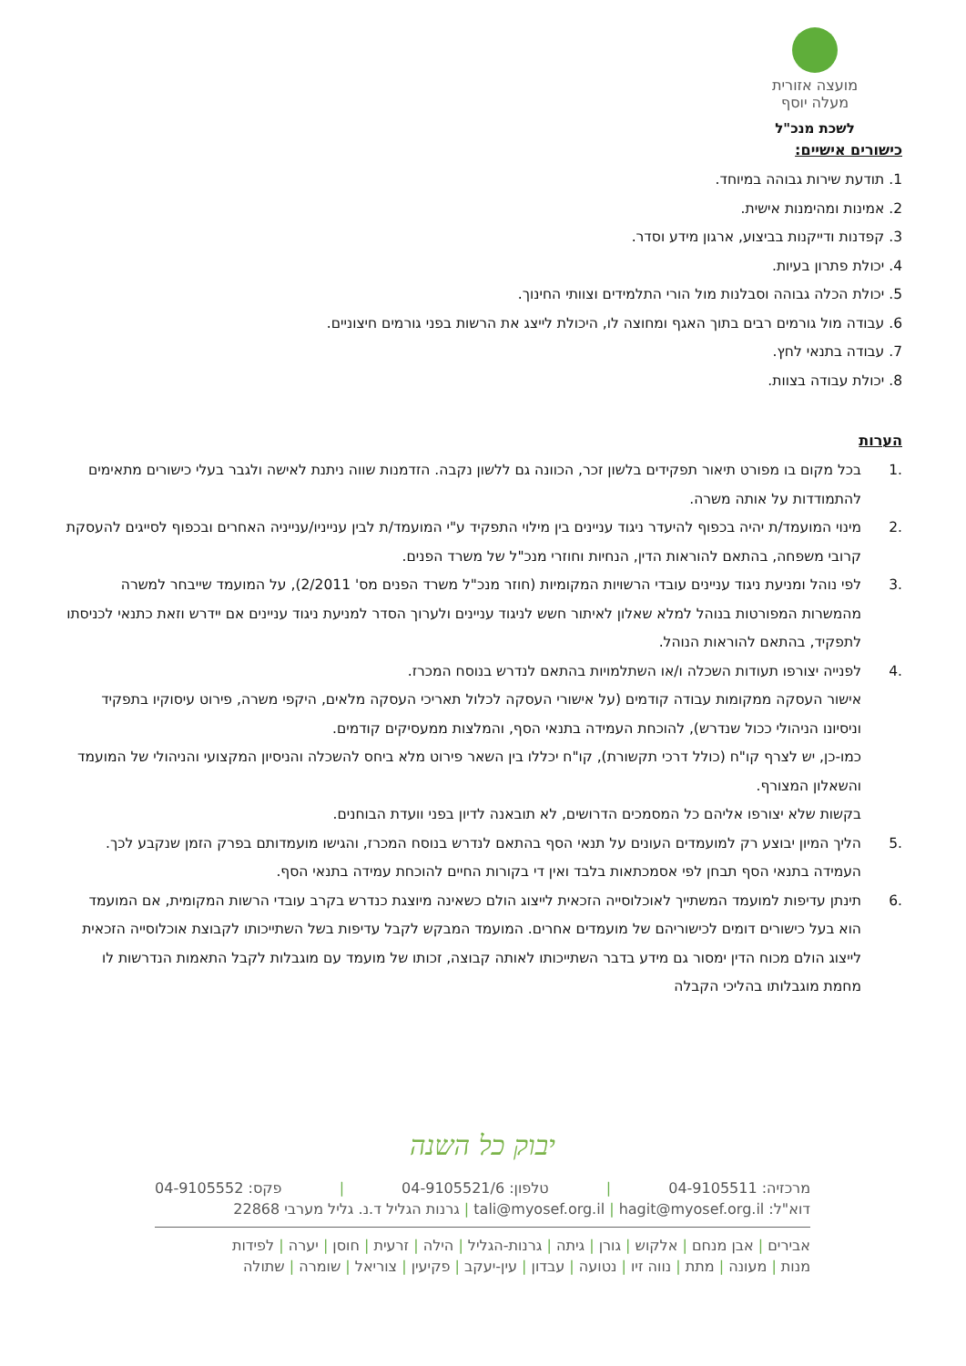מועצה אזורית
מעלה יוסף
לשכת מנכ"ל
כישורים אישיים:
1. תודעת שירות גבוהה במיוחד.
2. אמינות ומהימנות אישית.
3. קפדנות ודייקנות בביצוע, ארגון מידע וסדר.
4. יכולת פתרון בעיות.
5. יכולת הכלה גבוהה וסבלנות מול הורי התלמידים וצוותי החינוך.
6. עבודה מול גורמים רבים בתוך האגף ומחוצה לו, היכולת לייצג את הרשות בפני גורמים חיצוניים.
7. עבודה בתנאי לחץ.
8. יכולת עבודה בצוות.
הערות
.1 בכל מקום בו מפורט תיאור תפקידים בלשון זכר, הכוונה גם ללשון נקבה. הזדמנות שווה ניתנת לאישה ולגבר בעלי כישורים מתאימים להתמודדות על אותה משרה.
.2 מינוי המועמד/ת יהיה בכפוף להיעדר ניגוד עניינים בין מילוי התפקיד ע"י המועמד/ת לבין ענייניו/ענייניה האחרים ובכפוף לסייגים להעסקת קרובי משפחה, בהתאם להוראות הדין, הנחיות וחוזרי מנכ"ל של משרד הפנים.
.3 לפי נוהל ומניעת ניגוד עניינים עובדי הרשויות המקומיות (חוזר מנכ"ל משרד הפנים מס' 2/2011), על המועמד שייבחר למשרה מהמשרות המפורטות בנוהל למלא שאלון לאיתור חשש לניגוד עניינים ולערוך הסדר למניעת ניגוד עניינים אם יידרש וזאת כתנאי לכניסתו לתפקיד, בהתאם להוראות הנוהל.
.4 לפנייה יצורפו תעודות השכלה ו/או השתלמויות בהתאם לנדרש בנוסח המכרז.
אישור העסקה ממקומות עבודה קודמים (על אישורי העסקה לכלול תאריכי העסקה מלאים, היקפי משרה, פירוט עיסוקיו בתפקיד וניסיונו הניהולי ככול שנדרש), להוכחת העמידה בתנאי הסף, והמלצות ממעסיקים קודמים.
כמו-כן, יש לצרף קו"ח (כולל דרכי תקשורת), קו"ח יכללו בין השאר פירוט מלא ביחס להשכלה והניסיון המקצועי והניהולי של המועמד והשאלון המצורף.
בקשות שלא יצורפו אליהם כל המסמכים הדרושים, לא תובאנה לדיון בפני וועדת הבוחנים.
.5 הליך המיון יבוצע רק למועמדים העונים על תנאי הסף בהתאם לנדרש בנוסח המכרז, והגישו מועמדותם בפרק הזמן שנקבע לכך. העמידה בתנאי הסף תבחן לפי אסמכתאות בלבד ואין די בקורות החיים להוכחת עמידה בתנאי הסף.
.6 תינתן עדיפות למועמד המשתייך לאוכלוסייה הזכאית לייצוג הולם כשאינה מיוצגת כנדרש בקרב עובדי הרשות המקומית, אם המועמד הוא בעל כישורים דומים לכישוריהם של מועמדים אחרים. המועמד המבקש לקבל עדיפות בשל השתייכותו לקבוצת אוכלוסייה הזכאית לייצוג הולם מכוח הדין ימסור גם מידע בדבר השתייכותו לאותה קבוצה, זכותו של מועמד עם מוגבלות לקבל התאמות הנדרשות לו מחמת מוגבלותו בהליכי הקבלה
יבוק כל השנה
מרכזיה: 04-9105511 | טלפון: 04-9105521/6 | פקס: 04-9105552
דוא"ל: tali@myosef.org.il | hagit@myosef.org.il | גרנות הגליל ד.נ. גליל מערבי 22868
אבירים | אבן מנחם | אלקוש | גורן | גיתה | גרנות-הגליל | הילה | זרעית | חוסן | יערה | לפידות
מנות | מעונה | מתת | נווה זיו | נטועה | עבדון | עין-יעקב | פקיעין | צוריאל | שומרה | שתולה